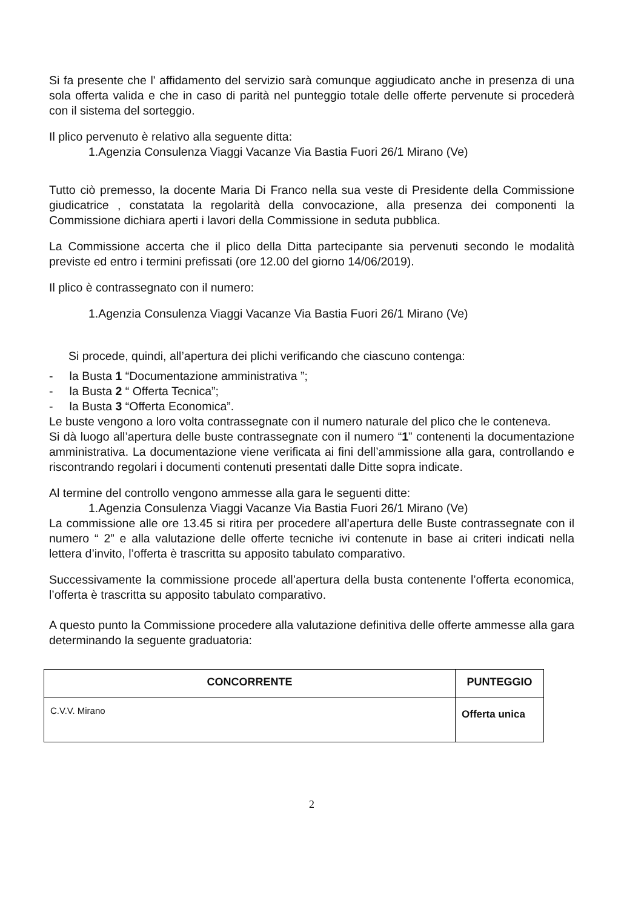Si fa presente che l' affidamento del servizio sarà comunque aggiudicato anche in presenza di una sola offerta valida e che in caso di parità nel punteggio totale delle offerte pervenute si procederà con il sistema del sorteggio.
Il plico pervenuto è relativo alla seguente ditta:
1.Agenzia Consulenza Viaggi Vacanze Via Bastia Fuori 26/1 Mirano (Ve)
Tutto ciò premesso, la docente Maria Di Franco nella sua veste di Presidente della Commissione giudicatrice , constatata la regolarità della convocazione, alla presenza dei componenti la Commissione dichiara aperti i lavori della Commissione in seduta pubblica.
La Commissione accerta che il plico della Ditta partecipante sia pervenuti secondo le modalità previste ed entro i termini prefissati (ore 12.00 del giorno 14/06/2019).
Il plico è contrassegnato con il numero:
1.Agenzia Consulenza Viaggi Vacanze Via Bastia Fuori 26/1 Mirano (Ve)
Si procede, quindi, all’apertura dei plichi verificando che ciascuno contenga:
- la Busta 1 “Documentazione amministrativa ”;
- la Busta 2 “ Offerta Tecnica”;
- la Busta 3 “Offerta Economica”.
Le buste vengono a loro volta contrassegnate con il numero naturale del plico che le conteneva.
Si dà luogo all’apertura delle buste contrassegnate con il numero “1” contenenti la documentazione amministrativa. La documentazione viene verificata ai fini dell’ammissione alla gara, controllando e riscontrando regolari i documenti contenuti presentati dalle Ditte sopra indicate.
Al termine del controllo vengono ammesse alla gara le seguenti ditte:
1.Agenzia Consulenza Viaggi Vacanze Via Bastia Fuori 26/1 Mirano (Ve)
La commissione alle ore 13.45 si ritira per procedere all’apertura delle Buste contrassegnate con il numero “ 2” e alla valutazione delle offerte tecniche ivi contenute in base ai criteri indicati nella lettera d’invito, l’offerta è trascritta su apposito tabulato comparativo.
Successivamente la commissione procede all’apertura della busta contenente l’offerta economica, l’offerta è trascritta su apposito tabulato comparativo.
A questo punto la Commissione procedere alla valutazione definitiva delle offerte ammesse alla gara determinando la seguente graduatoria:
| CONCORRENTE | PUNTEGGIO |
| --- | --- |
| C.V.V. Mirano | Offerta unica |
2